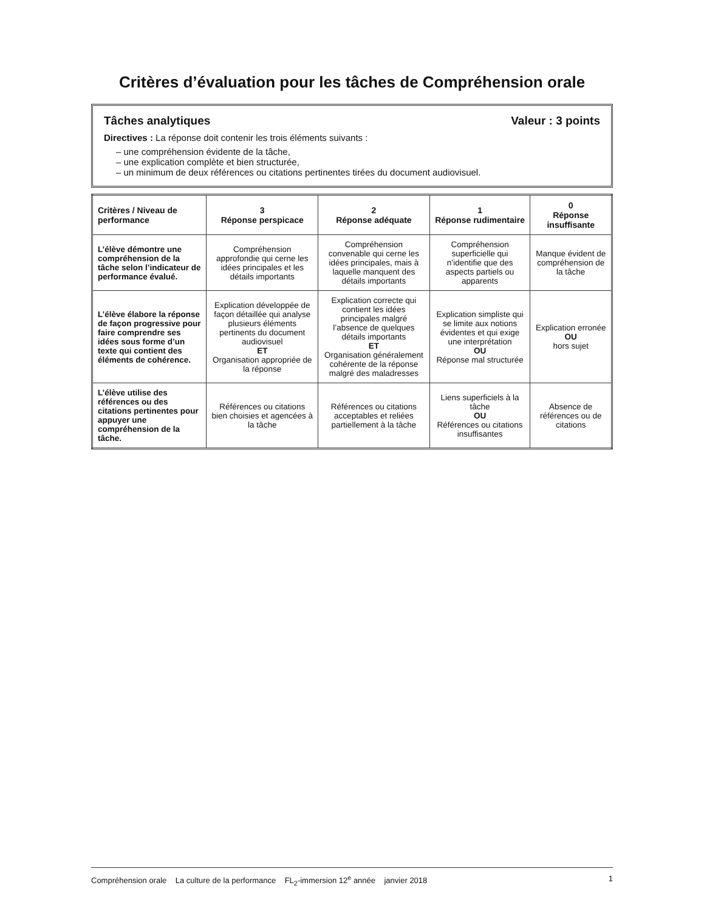Critères d’évaluation pour les tâches de Compréhension orale
Tâches analytiques Valeur : 3 points
Directives : La réponse doit contenir les trois éléments suivants :
– une compréhension évidente de la tâche,
– une explication complète et bien structurée,
– un minimum de deux références ou citations pertinentes tirées du document audiovisuel.
| Critères / Niveau de performance | 3 Réponse perspicace | 2 Réponse adéquate | 1 Réponse rudimentaire | 0 Réponse insuffisante |
| --- | --- | --- | --- | --- |
| L’élève démontre une compréhension de la tâche selon l’indicateur de performance évalué. | Compréhension approfondie qui cerne les idées principales et les détails importants | Compréhension convenable qui cerne les idées principales, mais à laquelle manquent des détails importants | Compréhension superficielle qui n’identifie que des aspects partiels ou apparents | Manque évident de compréhension de la tâche |
| L’élève élabore la réponse de façon progressive pour faire comprendre ses idées sous forme d’un texte qui contient des éléments de cohérence. | Explication développée de façon détaillée qui analyse plusieurs éléments pertinents du document audiovisuel ET Organisation appropriée de la réponse | Explication correcte qui contient les idées principales malgré l’absence de quelques détails importants ET Organisation généralement cohérente de la réponse malgré des maladresses | Explication simpliste qui se limite aux notions évidentes et qui exige une interprétation OU Réponse mal structurée | Explication erronée OU hors sujet |
| L’élève utilise des références ou des citations pertinentes pour appuyer une compréhension de la tâche. | Références ou citations bien choisies et agencées à la tâche | Références ou citations acceptables et reliées partiellement à la tâche | Liens superficiels à la tâche OU Références ou citations insuffisantes | Absence de références ou de citations |
Compréhension orale La culture de la performance FL<sub>2</sub>-immersion 12<sup>e</sup> année janvier 2018 1